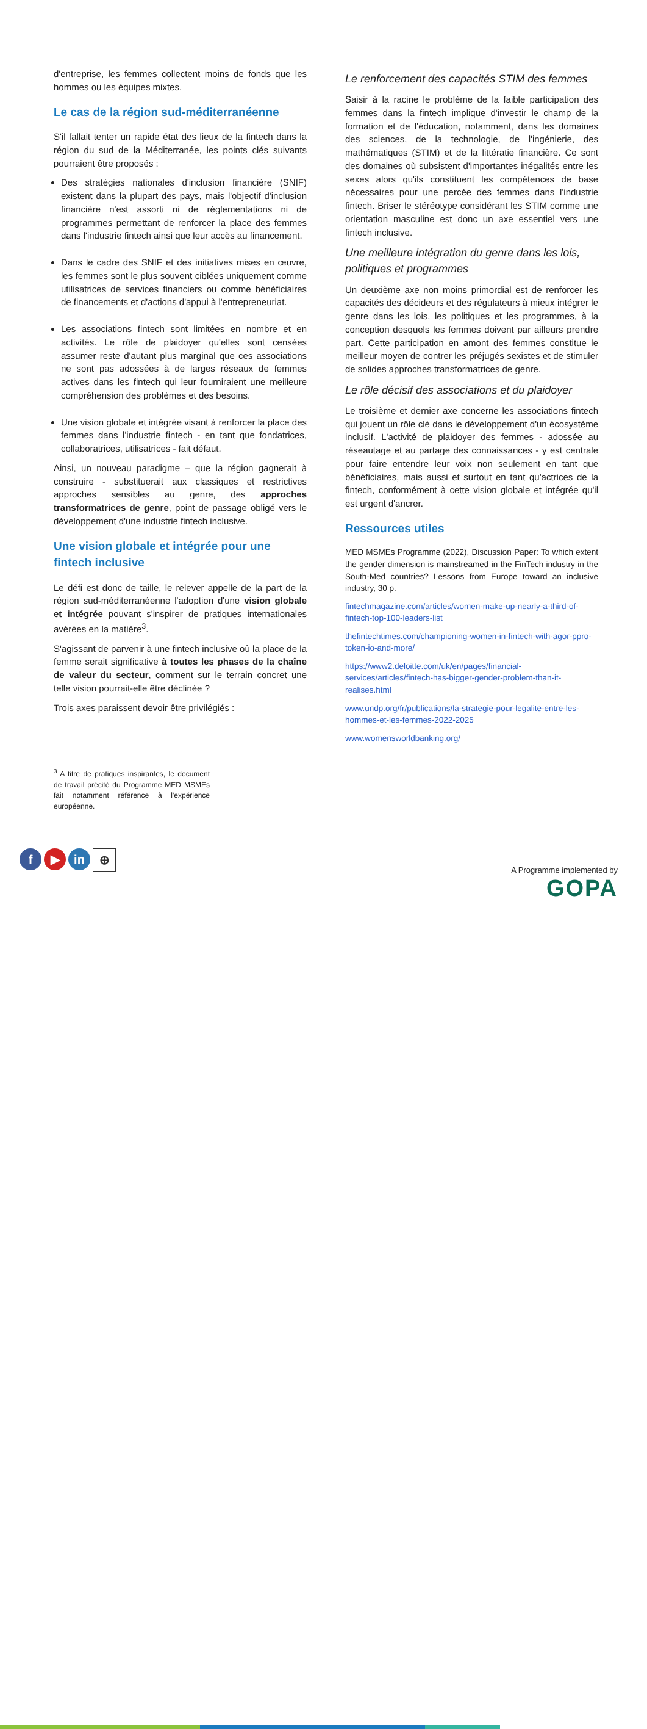d'entreprise, les femmes collectent moins de fonds que les hommes ou les équipes mixtes.
Le cas de la région sud-méditerranéenne
S'il fallait tenter un rapide état des lieux de la fintech dans la région du sud de la Méditerranée, les points clés suivants pourraient être proposés :
Des stratégies nationales d'inclusion financière (SNIF) existent dans la plupart des pays, mais l'objectif d'inclusion financière n'est assorti ni de réglementations ni de programmes permettant de renforcer la place des femmes dans l'industrie fintech ainsi que leur accès au financement.
Dans le cadre des SNIF et des initiatives mises en œuvre, les femmes sont le plus souvent ciblées uniquement comme utilisatrices de services financiers ou comme bénéficiaires de financements et d'actions d'appui à l'entrepreneuriat.
Les associations fintech sont limitées en nombre et en activités. Le rôle de plaidoyer qu'elles sont censées assumer reste d'autant plus marginal que ces associations ne sont pas adossées à de larges réseaux de femmes actives dans les fintech qui leur fourniraient une meilleure compréhension des problèmes et des besoins.
Une vision globale et intégrée visant à renforcer la place des femmes dans l'industrie fintech - en tant que fondatrices, collaboratrices, utilisatrices - fait défaut.
Ainsi, un nouveau paradigme – que la région gagnerait à construire - substituerait aux classiques et restrictives approches sensibles au genre, des approches transformatrices de genre, point de passage obligé vers le développement d'une industrie fintech inclusive.
Une vision globale et intégrée pour une fintech inclusive
Le défi est donc de taille, le relever appelle de la part de la région sud-méditerranéenne l'adoption d'une vision globale et intégrée pouvant s'inspirer de pratiques internationales avérées en la matière<sup>3</sup>.
S'agissant de parvenir à une fintech inclusive où la place de la femme serait significative à toutes les phases de la chaîne de valeur du secteur, comment sur le terrain concret une telle vision pourrait-elle être déclinée ?
Trois axes paraissent devoir être privilégiés :
<sup>3</sup> A titre de pratiques inspirantes, le document de travail précité du Programme MED MSMEs fait notamment référence à l'expérience européenne.
Le renforcement des capacités STIM des femmes
Saisir à la racine le problème de la faible participation des femmes dans la fintech implique d'investir le champ de la formation et de l'éducation, notamment, dans les domaines des sciences, de la technologie, de l'ingénierie, des mathématiques (STIM) et de la littératie financière. Ce sont des domaines où subsistent d'importantes inégalités entre les sexes alors qu'ils constituent les compétences de base nécessaires pour une percée des femmes dans l'industrie fintech. Briser le stéréotype considérant les STIM comme une orientation masculine est donc un axe essentiel vers une fintech inclusive.
Une meilleure intégration du genre dans les lois, politiques et programmes
Un deuxième axe non moins primordial est de renforcer les capacités des décideurs et des régulateurs à mieux intégrer le genre dans les lois, les politiques et les programmes, à la conception desquels les femmes doivent par ailleurs prendre part. Cette participation en amont des femmes constitue le meilleur moyen de contrer les préjugés sexistes et de stimuler de solides approches transformatrices de genre.
Le rôle décisif des associations et du plaidoyer
Le troisième et dernier axe concerne les associations fintech qui jouent un rôle clé dans le développement d'un écosystème inclusif. L'activité de plaidoyer des femmes - adossée au réseautage et au partage des connaissances - y est centrale pour faire entendre leur voix non seulement en tant que bénéficiaires, mais aussi et surtout en tant qu'actrices de la fintech, conformément à cette vision globale et intégrée qu'il est urgent d'ancrer.
Ressources utiles
MED MSMEs Programme (2022), Discussion Paper: To which extent the gender dimension is mainstreamed in the FinTech industry in the South-Med countries? Lessons from Europe toward an inclusive industry, 30 p.
fintechmagazine.com/articles/women-make-up-nearly-a-third-of-fintech-top-100-leaders-list
thefintechtimes.com/championing-women-in-fintech-with-agor-ppro-token-io-and-more/
https://www2.deloitte.com/uk/en/pages/financial-services/articles/fintech-has-bigger-gender-problem-than-it-realises.html
www.undp.org/fr/publications/la-strategie-pour-legalite-entre-les-hommes-et-les-femmes-2022-2025
www.womensworldbanking.org/
f ▶ in ⊕
A Programme implemented by
GOPA